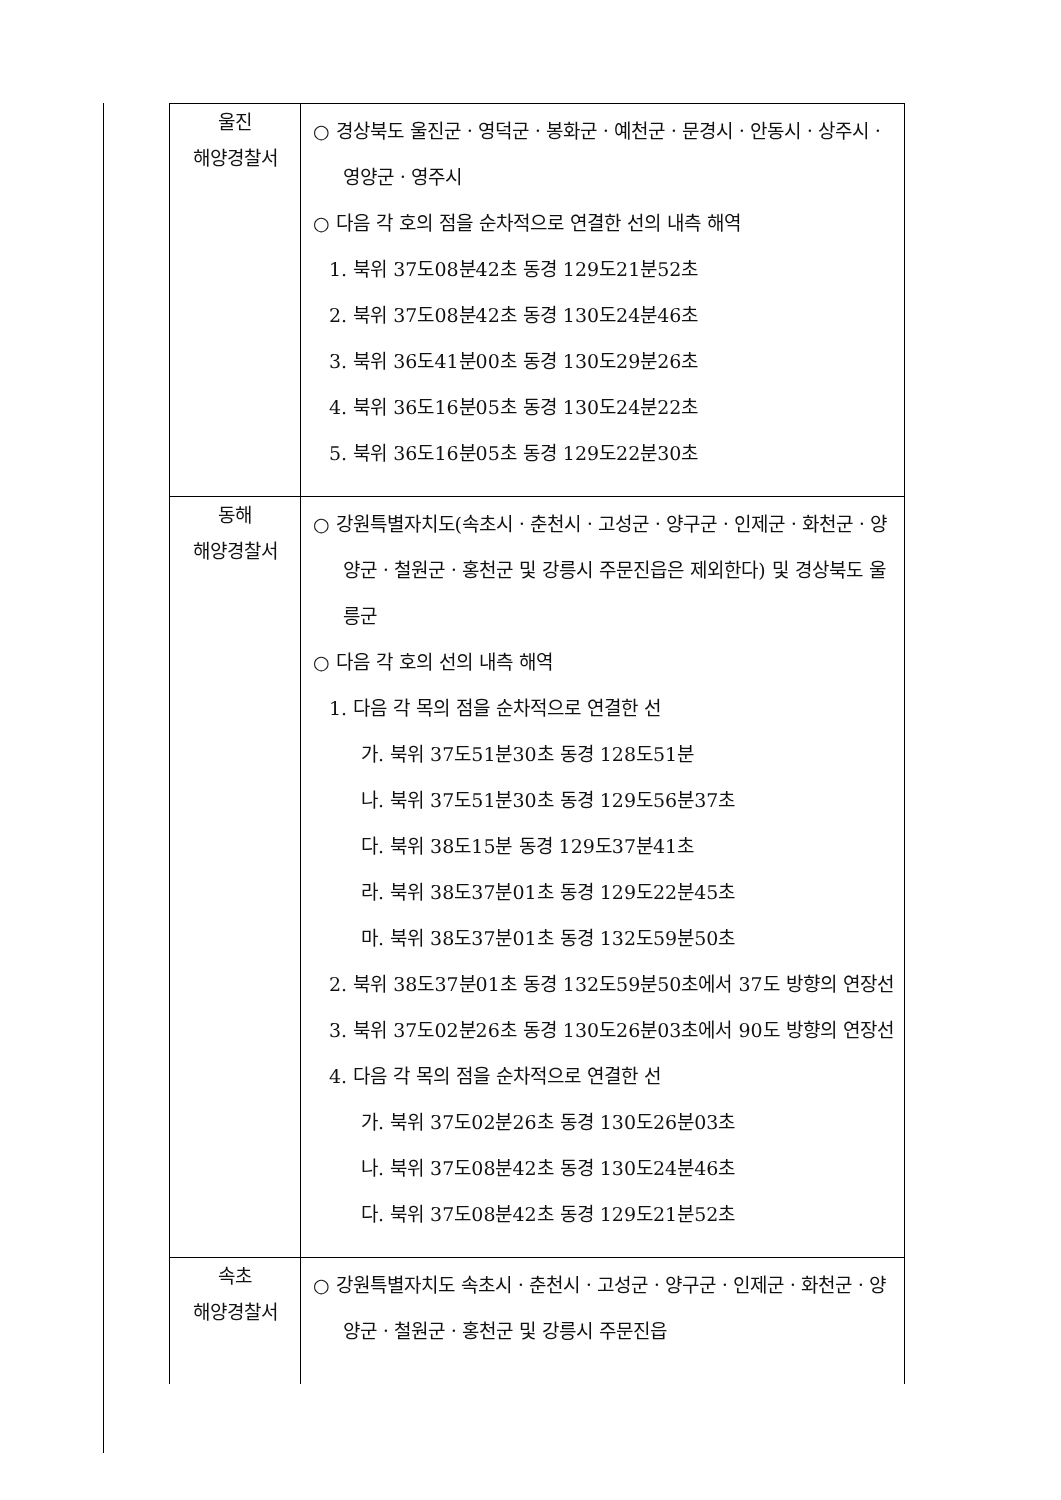| 울진 해양경찰서 | ○ 경상북도 울진군ㆍ영덕군ㆍ봉화군ㆍ예천군ㆍ문경시ㆍ안동시ㆍ상주시ㆍ영양군ㆍ영주시 ○ 다음 각 호의 점을 순차적으로 연결한 선의 내측 해역 1. 북위 37도08분42초 동경 129도21분52초 2. 북위 37도08분42초 동경 130도24분46초 3. 북위 36도41분00초 동경 130도29분26초 4. 북위 36도16분05초 동경 130도24분22초 5. 북위 36도16분05초 동경 129도22분30초 |
| 동해 해양경찰서 | ○ 강원특별자치도(속초시ㆍ춘천시ㆍ고성군ㆍ양구군ㆍ인제군ㆍ화천군ㆍ양양군ㆍ철원군ㆍ홍천군 및 강릉시 주문진읍은 제외한다) 및 경상북도 울릉군 ○ 다음 각 호의 선의 내측 해역 1. 다음 각 목의 점을 순차적으로 연결한 선 가. 북위 37도51분30초 동경 128도51분 나. 북위 37도51분30초 동경 129도56분37초 다. 북위 38도15분 동경 129도37분41초 라. 북위 38도37분01초 동경 129도22분45초 마. 북위 38도37분01초 동경 132도59분50초 2. 북위 38도37분01초 동경 132도59분50초에서 37도 방향의 연장선 3. 북위 37도02분26초 동경 130도26분03초에서 90도 방향의 연장선 4. 다음 각 목의 점을 순차적으로 연결한 선 가. 북위 37도02분26초 동경 130도26분03초 나. 북위 37도08분42초 동경 130도24분46초 다. 북위 37도08분42초 동경 129도21분52초 |
| 속초 해양경찰서 | ○ 강원특별자치도 속초시ㆍ춘천시ㆍ고성군ㆍ양구군ㆍ인제군ㆍ화천군ㆍ양양군ㆍ철원군ㆍ홍천군 및 강릉시 주문진읍 |